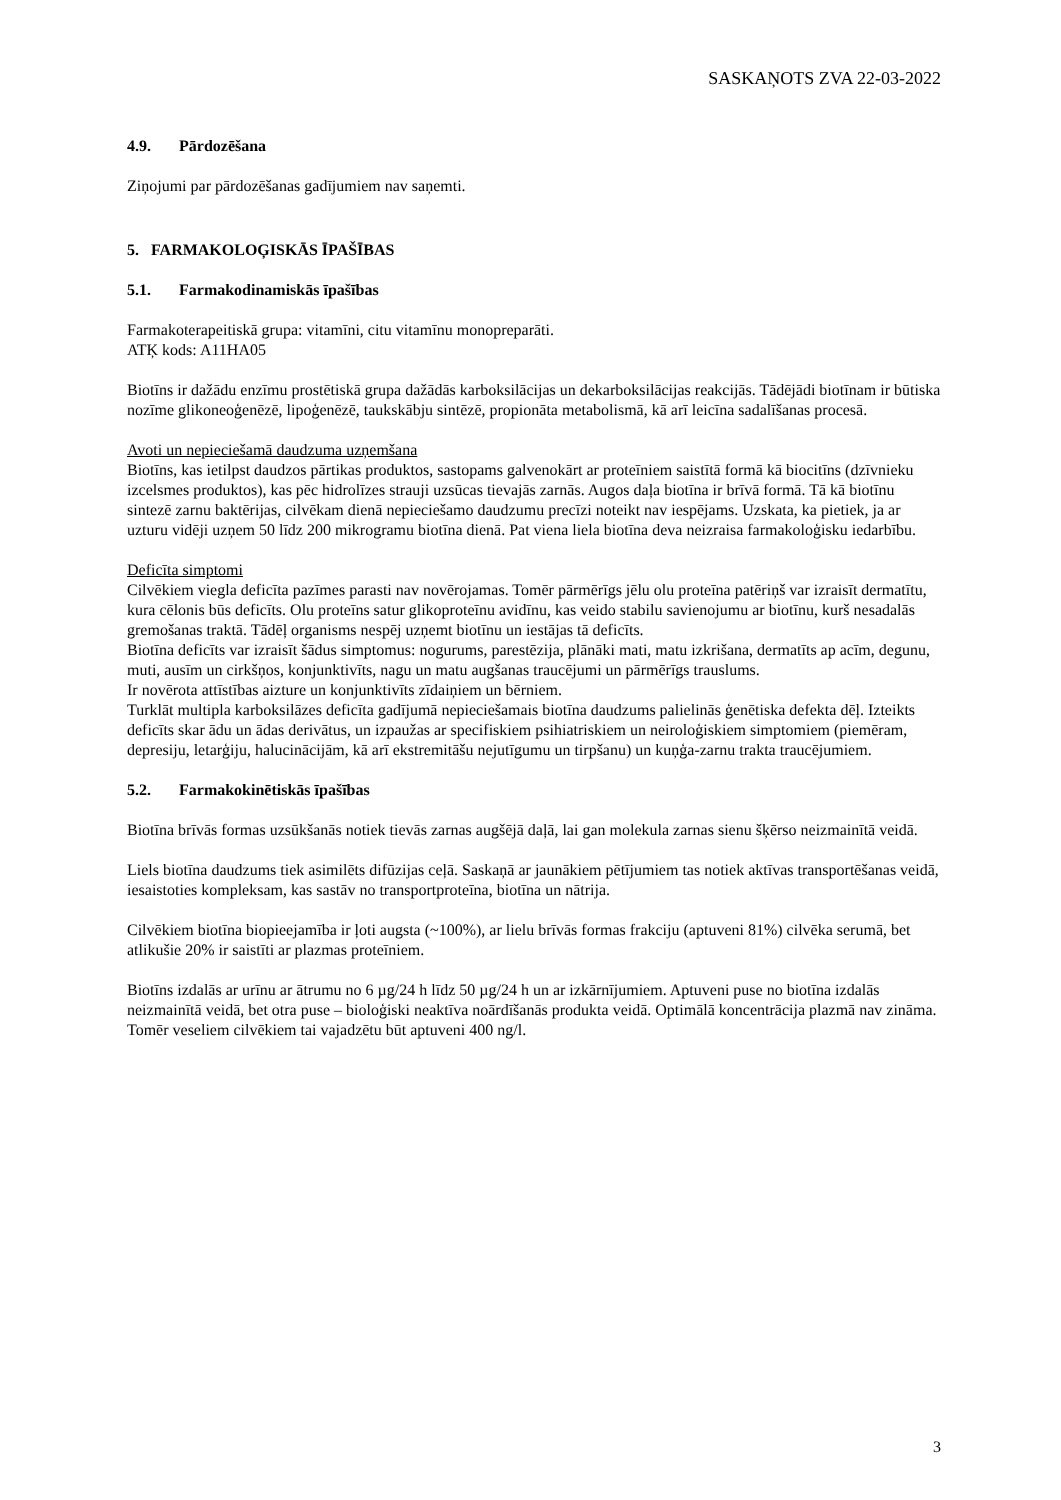SASKAŅOTS ZVA 22-03-2022
4.9. Pārdozēšana
Ziņojumi par pārdozēšanas gadījumiem nav saņemti.
5. FARMAKOLOĢISKĀS ĪPAŠĪBAS
5.1. Farmakodinamiskās īpašības
Farmakoterapeitiskā grupa: vitamīni, citu vitamīnu monopreparāti.
ATĶ kods: A11HA05
Biotīns ir dažādu enzīmu prostētiskā grupa dažādās karboksilācijas un dekarboksilācijas reakcijās. Tādējādi biotīnam ir būtiska nozīme glikoneoģenēzē, lipoģenēzē, taukskābju sintēzē, propionāta metabolismā, kā arī leicīna sadalīšanas procesā.
Avoti un nepieciešamā daudzuma uzņemšana
Biotīns, kas ietilpst daudzos pārtikas produktos, sastopams galvenokārt ar proteīniem saistītā formā kā biocitīns (dzīvnieku izcelsmes produktos), kas pēc hidrolīzes strauji uzsūcas tievajās zarnās. Augos daļa biotīna ir brīvā formā. Tā kā biotīnu sintezē zarnu baktērijas, cilvēkam dienā nepieciešamo daudzumu precīzi noteikt nav iespējams. Uzskata, ka pietiek, ja ar uzturu vidēji uzņem 50 līdz 200 mikrogramu biotīna dienā. Pat viena liela biotīna deva neizraisa farmakoloģisku iedarbību.
Deficīta simptomi
Cilvēkiem viegla deficīta pazīmes parasti nav novērojamas. Tomēr pārmērīgs jēlu olu proteīna patēriņš var izraisīt dermatītu, kura cēlonis būs deficīts. Olu proteīns satur glikoproteīnu avidīnu, kas veido stabilu savienojumu ar biotīnu, kurš nesadalās gremošanas traktā. Tādēļ organisms nespēj uzņemt biotīnu un iestājas tā deficīts.
Biotīna deficīts var izraisīt šādus simptomus: nogurums, parestēzija, plānāki mati, matu izkrišana, dermatīts ap acīm, degunu, muti, ausīm un cirkšņos, konjunktivīts, nagu un matu augšanas traucējumi un pārmērīgs trauslums.
Ir novērota attīstības aizture un konjunktivīts zīdaiņiem un bērniem.
Turklāt multipla karboksilāzes deficīta gadījumā nepieciešamais biotīna daudzums palielinās ģenētiska defekta dēļ. Izteikts deficīts skar ādu un ādas derivātus, un izpaužas ar specifiskiem psihiatriskiem un neiroloģiskiem simptomiem (piemēram, depresiju, letarģiju, halucinācijām, kā arī ekstremitāšu nejutīgumu un tirpšanu) un kuņģa-zarnu trakta traucējumiem.
5.2. Farmakokinētiskās īpašības
Biotīna brīvās formas uzsūkšanās notiek tievās zarnas augšējā daļā, lai gan molekula zarnas sienu šķērso neizmainītā veidā.
Liels biotīna daudzums tiek asimilēts difūzijas ceļā. Saskaņā ar jaunākiem pētījumiem tas notiek aktīvas transportēšanas veidā, iesaistoties kompleksam, kas sastāv no transportproteīna, biotīna un nātrija.
Cilvēkiem biotīna biopieejamība ir ļoti augsta (~100%), ar lielu brīvās formas frakciju (aptuveni 81%) cilvēka serumā, bet atlikušie 20% ir saistīti ar plazmas proteīniem.
Biotīns izdalās ar urīnu ar ātrumu no 6 µg/24 h līdz 50 µg/24 h un ar izkārnījumiem. Aptuveni puse no biotīna izdalās neizmainītā veidā, bet otra puse – bioloģiski neaktīva noārdīšanās produkta veidā. Optimālā koncentrācija plazmā nav zināma. Tomēr veseliem cilvēkiem tai vajadzētu būt aptuveni 400 ng/l.
3